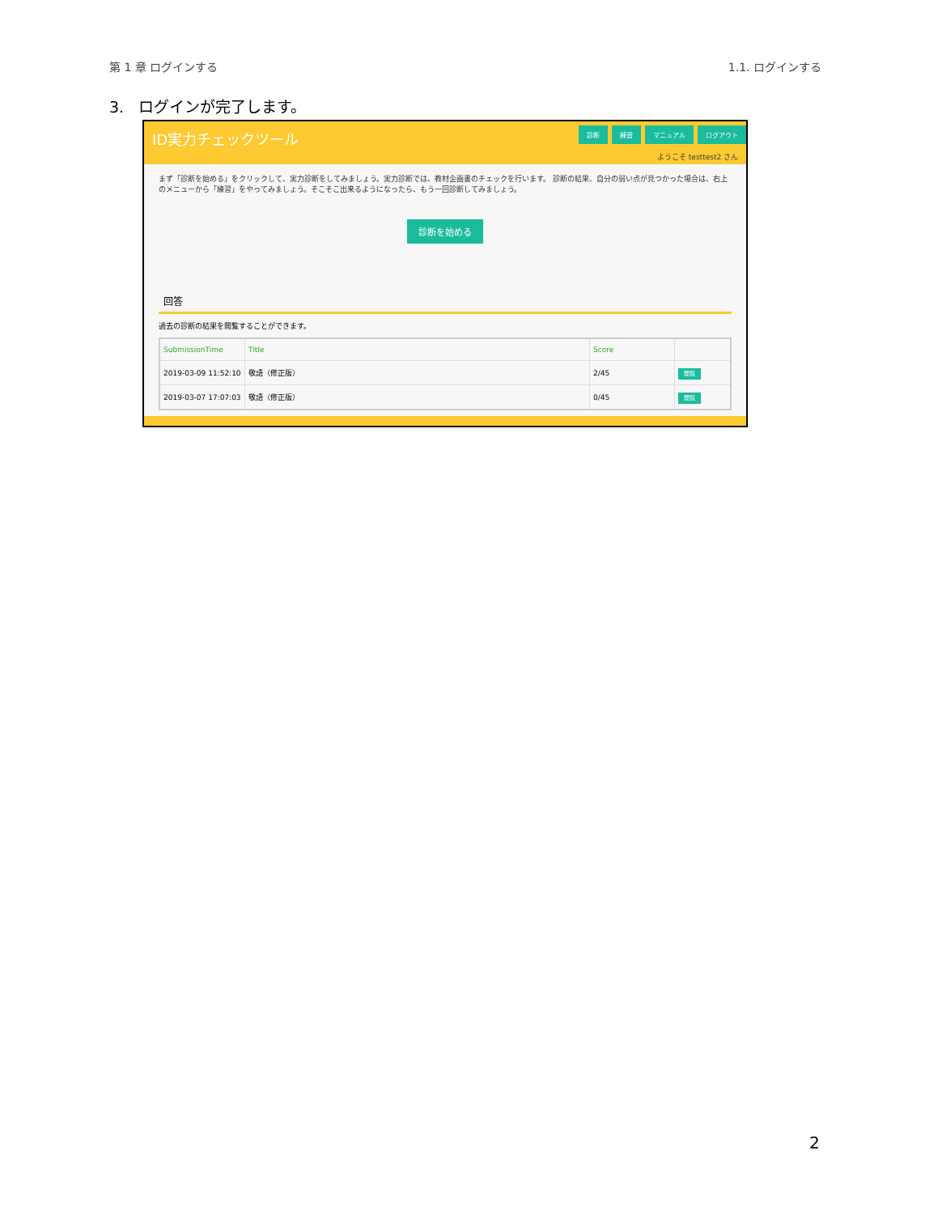第 1 章 ログインする 1.1. ログインする
3. ログインが完了します。
ID実力チェックツール 診断 練習 マニュアル ログアウト
ようこそ testtest2 さん
まず「診断を始める」をクリックして、実力診断をしてみましょう。実力診断では、教材企画書のチェックを行います。 診断の結果、自分の弱い点が見つかった場合は、右上のメニューから「練習」をやってみましょう。そこそこ出来るようになったら、もう一回診断してみましょう。
診断を始める
回答
過去の診断の結果を閲覧することができます。
| SubmissionTime | Title | Score | |
| --- | --- | --- | --- |
| 2019-03-09 11:52:10 | 敬語（修正版） | 2/45 | 閲覧 |
| 2019-03-07 17:07:03 | 敬語（修正版） | 0/45 | 閲覧 |
2